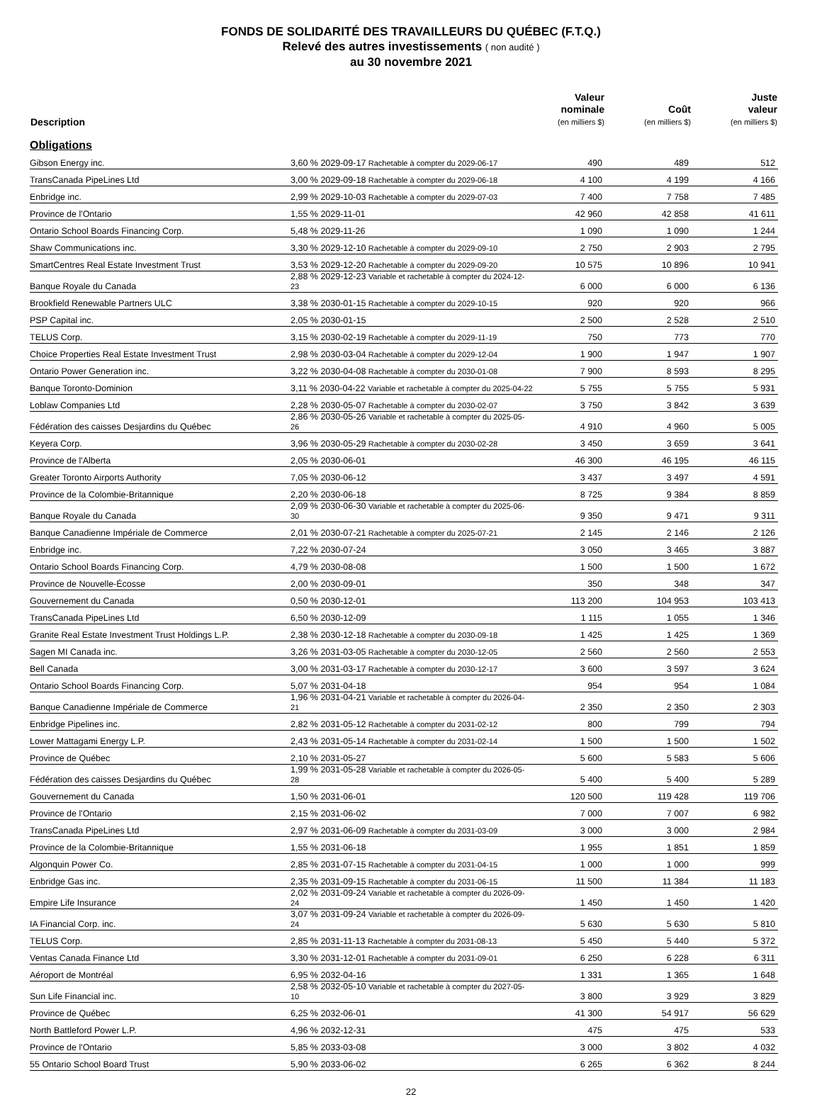FONDS DE SOLIDARITÉ DES TRAVAILLEURS DU QUÉBEC (F.T.Q.)
Relevé des autres investissements ( non audité )
au 30 novembre 2021
| Description | | Valeur nominale (en milliers $) | Coût (en milliers $) | Juste valeur (en milliers $) |
| --- | --- | --- | --- | --- |
| Obligations | | | | |
| Gibson Energy inc. | 3,60 % 2029-09-17 Rachetable à compter du 2029-06-17 | 490 | 489 | 512 |
| TransCanada PipeLines Ltd | 3,00 % 2029-09-18 Rachetable à compter du 2029-06-18 | 4 100 | 4 199 | 4 166 |
| Enbridge inc. | 2,99 % 2029-10-03 Rachetable à compter du 2029-07-03 | 7 400 | 7 758 | 7 485 |
| Province de l'Ontario | 1,55 % 2029-11-01 | 42 960 | 42 858 | 41 611 |
| Ontario School Boards Financing Corp. | 5,48 % 2029-11-26 | 1 090 | 1 090 | 1 244 |
| Shaw Communications inc. | 3,30 % 2029-12-10 Rachetable à compter du 2029-09-10 | 2 750 | 2 903 | 2 795 |
| SmartCentres Real Estate Investment Trust | 3,53 % 2029-12-20 Rachetable à compter du 2029-09-20 | 10 575 | 10 896 | 10 941 |
| Banque Royale du Canada | 2,88 % 2029-12-23 Variable et rachetable à compter du 2024-12-23 | 6 000 | 6 000 | 6 136 |
| Brookfield Renewable Partners ULC | 3,38 % 2030-01-15 Rachetable à compter du 2029-10-15 | 920 | 920 | 966 |
| PSP Capital inc. | 2,05 % 2030-01-15 | 2 500 | 2 528 | 2 510 |
| TELUS Corp. | 3,15 % 2030-02-19 Rachetable à compter du 2029-11-19 | 750 | 773 | 770 |
| Choice Properties Real Estate Investment Trust | 2,98 % 2030-03-04 Rachetable à compter du 2029-12-04 | 1 900 | 1 947 | 1 907 |
| Ontario Power Generation inc. | 3,22 % 2030-04-08 Rachetable à compter du 2030-01-08 | 7 900 | 8 593 | 8 295 |
| Banque Toronto-Dominion | 3,11 % 2030-04-22 Variable et rachetable à compter du 2025-04-22 | 5 755 | 5 755 | 5 931 |
| Loblaw Companies Ltd | 2,28 % 2030-05-07 Rachetable à compter du 2030-02-07 | 3 750 | 3 842 | 3 639 |
| Fédération des caisses Desjardins du Québec | 2,86 % 2030-05-26 Variable et rachetable à compter du 2025-05-26 | 4 910 | 4 960 | 5 005 |
| Keyera Corp. | 3,96 % 2030-05-29 Rachetable à compter du 2030-02-28 | 3 450 | 3 659 | 3 641 |
| Province de l'Alberta | 2,05 % 2030-06-01 | 46 300 | 46 195 | 46 115 |
| Greater Toronto Airports Authority | 7,05 % 2030-06-12 | 3 437 | 3 497 | 4 591 |
| Province de la Colombie-Britannique | 2,20 % 2030-06-18 | 8 725 | 9 384 | 8 859 |
| Banque Royale du Canada | 2,09 % 2030-06-30 Variable et rachetable à compter du 2025-06-30 | 9 350 | 9 471 | 9 311 |
| Banque Canadienne Impériale de Commerce | 2,01 % 2030-07-21 Rachetable à compter du 2025-07-21 | 2 145 | 2 146 | 2 126 |
| Enbridge inc. | 7,22 % 2030-07-24 | 3 050 | 3 465 | 3 887 |
| Ontario School Boards Financing Corp. | 4,79 % 2030-08-08 | 1 500 | 1 500 | 1 672 |
| Province de Nouvelle-Écosse | 2,00 % 2030-09-01 | 350 | 348 | 347 |
| Gouvernement du Canada | 0,50 % 2030-12-01 | 113 200 | 104 953 | 103 413 |
| TransCanada PipeLines Ltd | 6,50 % 2030-12-09 | 1 115 | 1 055 | 1 346 |
| Granite Real Estate Investment Trust Holdings L.P. | 2,38 % 2030-12-18 Rachetable à compter du 2030-09-18 | 1 425 | 1 425 | 1 369 |
| Sagen MI Canada inc. | 3,26 % 2031-03-05 Rachetable à compter du 2030-12-05 | 2 560 | 2 560 | 2 553 |
| Bell Canada | 3,00 % 2031-03-17 Rachetable à compter du 2030-12-17 | 3 600 | 3 597 | 3 624 |
| Ontario School Boards Financing Corp. | 5,07 % 2031-04-18 | 954 | 954 | 1 084 |
| Banque Canadienne Impériale de Commerce | 1,96 % 2031-04-21 Variable et rachetable à compter du 2026-04-21 | 2 350 | 2 350 | 2 303 |
| Enbridge Pipelines inc. | 2,82 % 2031-05-12 Rachetable à compter du 2031-02-12 | 800 | 799 | 794 |
| Lower Mattagami Energy L.P. | 2,43 % 2031-05-14 Rachetable à compter du 2031-02-14 | 1 500 | 1 500 | 1 502 |
| Province de Québec | 2,10 % 2031-05-27 | 5 600 | 5 583 | 5 606 |
| Fédération des caisses Desjardins du Québec | 1,99 % 2031-05-28 Variable et rachetable à compter du 2026-05-28 | 5 400 | 5 400 | 5 289 |
| Gouvernement du Canada | 1,50 % 2031-06-01 | 120 500 | 119 428 | 119 706 |
| Province de l'Ontario | 2,15 % 2031-06-02 | 7 000 | 7 007 | 6 982 |
| TransCanada PipeLines Ltd | 2,97 % 2031-06-09 Rachetable à compter du 2031-03-09 | 3 000 | 3 000 | 2 984 |
| Province de la Colombie-Britannique | 1,55 % 2031-06-18 | 1 955 | 1 851 | 1 859 |
| Algonquin Power Co. | 2,85 % 2031-07-15 Rachetable à compter du 2031-04-15 | 1 000 | 1 000 | 999 |
| Enbridge Gas inc. | 2,35 % 2031-09-15 Rachetable à compter du 2031-06-15 | 11 500 | 11 384 | 11 183 |
| Empire Life Insurance | 2,02 % 2031-09-24 Variable et rachetable à compter du 2026-09-24 | 1 450 | 1 450 | 1 420 |
| IA Financial Corp. inc. | 3,07 % 2031-09-24 Variable et rachetable à compter du 2026-09-24 | 5 630 | 5 630 | 5 810 |
| TELUS Corp. | 2,85 % 2031-11-13 Rachetable à compter du 2031-08-13 | 5 450 | 5 440 | 5 372 |
| Ventas Canada Finance Ltd | 3,30 % 2031-12-01 Rachetable à compter du 2031-09-01 | 6 250 | 6 228 | 6 311 |
| Aéroport de Montréal | 6,95 % 2032-04-16 | 1 331 | 1 365 | 1 648 |
| Sun Life Financial inc. | 2,58 % 2032-05-10 Variable et rachetable à compter du 2027-05-10 | 3 800 | 3 929 | 3 829 |
| Province de Québec | 6,25 % 2032-06-01 | 41 300 | 54 917 | 56 629 |
| North Battleford Power L.P. | 4,96 % 2032-12-31 | 475 | 475 | 533 |
| Province de l'Ontario | 5,85 % 2033-03-08 | 3 000 | 3 802 | 4 032 |
| 55 Ontario School Board Trust | 5,90 % 2033-06-02 | 6 265 | 6 362 | 8 244 |
22